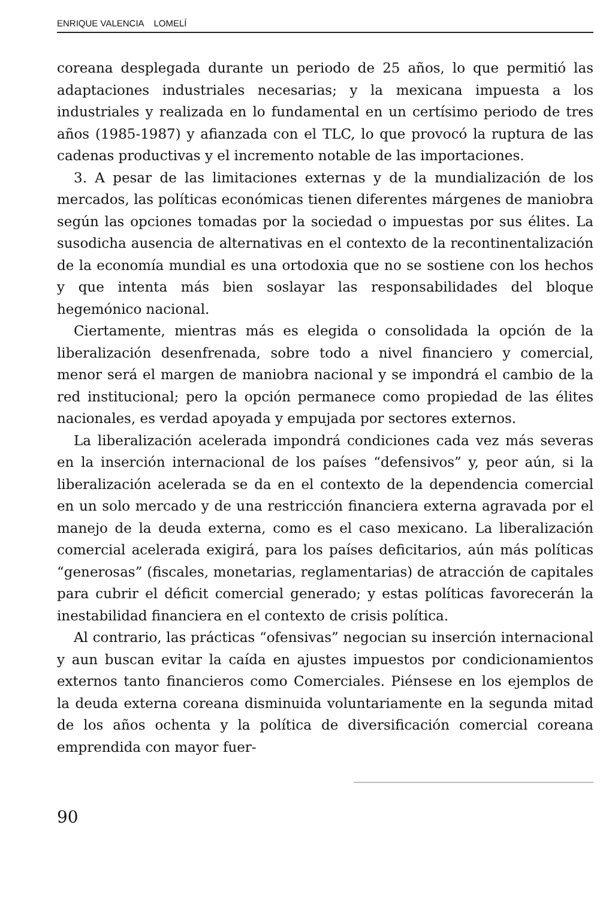ENRIQUE VALENCIA LOMELÍ
coreana desplegada durante un periodo de 25 años, lo que permitió las adaptaciones industriales necesarias; y la mexicana impuesta a los industriales y realizada en lo fundamental en un certísimo periodo de tres años (1985-1987) y afianzada con el TLC, lo que provocó la ruptura de las cadenas productivas y el incremento notable de las importaciones.
3. A pesar de las limitaciones externas y de la mundialización de los mercados, las políticas económicas tienen diferentes márgenes de maniobra según las opciones tomadas por la sociedad o impuestas por sus élites. La susodicha ausencia de alternativas en el contexto de la recontinentalización de la economía mundial es una ortodoxia que no se sostiene con los hechos y que intenta más bien soslayar las responsabilidades del bloque hegemónico nacional.
Ciertamente, mientras más es elegida o consolidada la opción de la liberalización desenfrenada, sobre todo a nivel financiero y comercial, menor será el margen de maniobra nacional y se impondrá el cambio de la red institucional; pero la opción permanece como propiedad de las élites nacionales, es verdad apoyada y empujada por sectores externos.
La liberalización acelerada impondrá condiciones cada vez más severas en la inserción internacional de los países “defensivos” y, peor aún, si la liberalización acelerada se da en el contexto de la dependencia comercial en un solo mercado y de una restricción financiera externa agravada por el manejo de la deuda externa, como es el caso mexicano. La liberalización comercial acelerada exigirá, para los países deficitarios, aún más políticas “generosas” (fiscales, monetarias, reglamentarias) de atracción de capitales para cubrir el déficit comercial generado; y estas políticas favorecerán la inestabilidad financiera en el contexto de crisis política.
Al contrario, las prácticas “ofensivas” negocian su inserción internacional y aun buscan evitar la caída en ajustes impuestos por condicionamientos externos tanto financieros como Comerciales. Piénsese en los ejemplos de la deuda externa coreana disminuida voluntariamente en la segunda mitad de los años ochenta y la política de diversificación comercial coreana emprendida con mayor fuer-
90